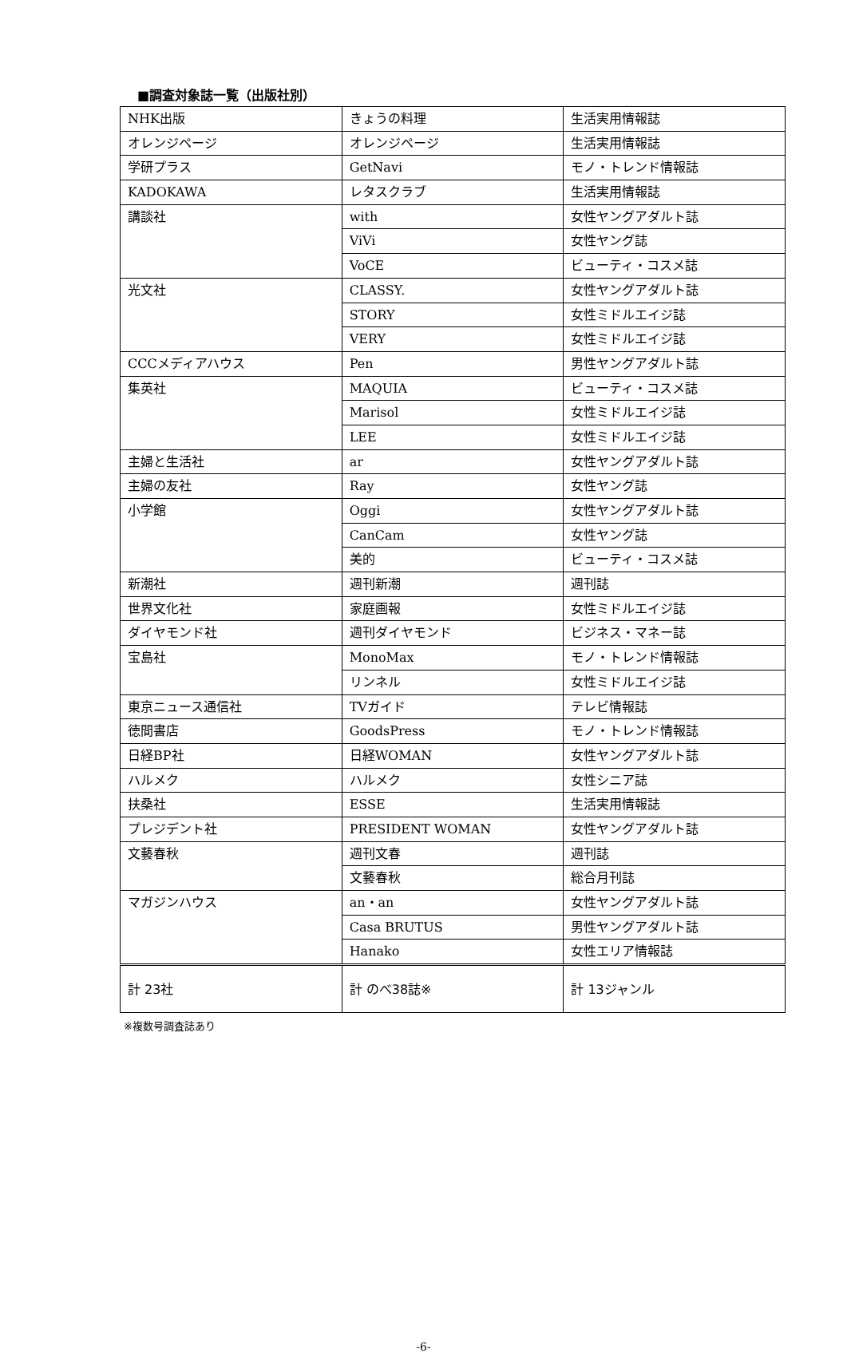■調査対象誌一覧（出版社別）
| NHK出版 | きょうの料理 | 生活実用情報誌 |
| オレンジページ | オレンジページ | 生活実用情報誌 |
| 学研プラス | GetNavi | モノ・トレンド情報誌 |
| KADOKAWA | レタスクラブ | 生活実用情報誌 |
| 講談社 | with | 女性ヤングアダルト誌 |
| | ViVi | 女性ヤング誌 |
| | VoCE | ビューティ・コスメ誌 |
| 光文社 | CLASSY. | 女性ヤングアダルト誌 |
| | STORY | 女性ミドルエイジ誌 |
| | VERY | 女性ミドルエイジ誌 |
| CCCメディアハウス | Pen | 男性ヤングアダルト誌 |
| 集英社 | MAQUIA | ビューティ・コスメ誌 |
| | Marisol | 女性ミドルエイジ誌 |
| | LEE | 女性ミドルエイジ誌 |
| 主婦と生活社 | ar | 女性ヤングアダルト誌 |
| 主婦の友社 | Ray | 女性ヤング誌 |
| 小学館 | Oggi | 女性ヤングアダルト誌 |
| | CanCam | 女性ヤング誌 |
| | 美的 | ビューティ・コスメ誌 |
| 新潮社 | 週刊新潮 | 週刊誌 |
| 世界文化社 | 家庭画報 | 女性ミドルエイジ誌 |
| ダイヤモンド社 | 週刊ダイヤモンド | ビジネス・マネー誌 |
| 宝島社 | MonoMax | モノ・トレンド情報誌 |
| | リンネル | 女性ミドルエイジ誌 |
| 東京ニュース通信社 | TVガイド | テレビ情報誌 |
| 徳間書店 | GoodsPress | モノ・トレンド情報誌 |
| 日経BP社 | 日経WOMAN | 女性ヤングアダルト誌 |
| ハルメク | ハルメク | 女性シニア誌 |
| 扶桑社 | ESSE | 生活実用情報誌 |
| プレジデント社 | PRESIDENT WOMAN | 女性ヤングアダルト誌 |
| 文藝春秋 | 週刊文春 | 週刊誌 |
| | 文藝春秋 | 総合月刊誌 |
| マガジンハウス | an・an | 女性ヤングアダルト誌 |
| | Casa BRUTUS | 男性ヤングアダルト誌 |
| | Hanako | 女性エリア情報誌 |
| 計 23社 | 計 のべ38誌※ | 計 13ジャンル |
※複数号調査誌あり
-6-